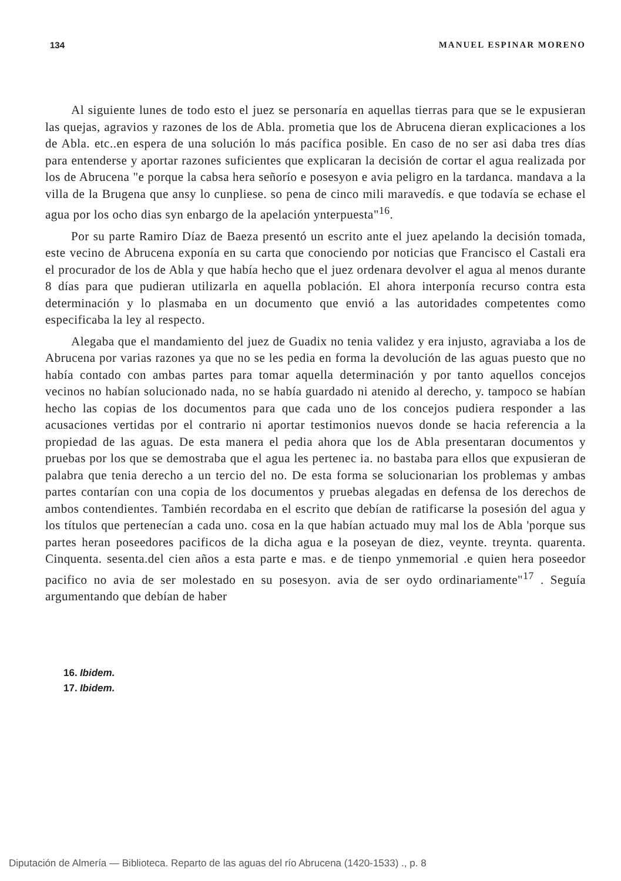134 MANUEL ESPINAR MORENO
Al siguiente lunes de todo esto el juez se personaría en aquellas tierras para que se le expusieran las quejas, agravios y razones de los de Abla. prometia que los de Abrucena dieran explicaciones a los de Abla. etc..en espera de una solución lo más pacífica posible. En caso de no ser asi daba tres días para entenderse y aportar razones suficientes que explicaran la decisión de cortar el agua realizada por los de Abrucena "e porque la cabsa hera señorío e posesyon e avia peligro en la tardanca. mandava a la villa de la Brugena que ansy lo cunpliese. so pena de cinco mili maravedís. e que todavía se echase el agua por los ocho dias syn enbargo de la apelación ynterpuesta"<sup>16</sup>.
Por su parte Ramiro Díaz de Baeza presentó un escrito ante el juez apelando la decisión tomada, este vecino de Abrucena exponía en su carta que conociendo por noticias que Francisco el Castali era el procurador de los de Abla y que había hecho que el juez ordenara devolver el agua al menos durante 8 días para que pudieran utilizarla en aquella población. El ahora interponía recurso contra esta determinación y lo plasmaba en un documento que envió a las autoridades competentes como especificaba la ley al respecto.
Alegaba que el mandamiento del juez de Guadix no tenia validez y era injusto, agraviaba a los de Abrucena por varias razones ya que no se les pedia en forma la devolución de las aguas puesto que no había contado con ambas partes para tomar aquella determinación y por tanto aquellos concejos vecinos no habían solucionado nada, no se había guardado ni atenido al derecho, y. tampoco se habían hecho las copias de los documentos para que cada uno de los concejos pudiera responder a las acusaciones vertidas por el contrario ni aportar testimonios nuevos donde se hacia referencia a la propiedad de las aguas. De esta manera el pedia ahora que los de Abla presentaran documentos y pruebas por los que se demostraba que el agua les pertenec ia. no bastaba para ellos que expusieran de palabra que tenia derecho a un tercio del no. De esta forma se solucionarian los problemas y ambas partes contarían con una copia de los documentos y pruebas alegadas en defensa de los derechos de ambos contendientes. También recordaba en el escrito que debían de ratificarse la posesión del agua y los títulos que pertenecían a cada uno. cosa en la que habían actuado muy mal los de Abla 'porque sus partes heran poseedores pacificos de la dicha agua e la poseyan de diez, veynte. treynta. quarenta. Cinquenta. sesenta.del cien años a esta parte e mas. e de tienpo ynmemorial .e quien hera poseedor pacifico no avia de ser molestado en su posesyon. avia de ser oydo ordinariamente"<sup>17</sup> . Seguía argumentando que debían de haber
16. Ibidem.
17. Ibidem.
Diputación de Almería — Biblioteca. Reparto de las aguas del río Abrucena (1420-1533) ., p. 8